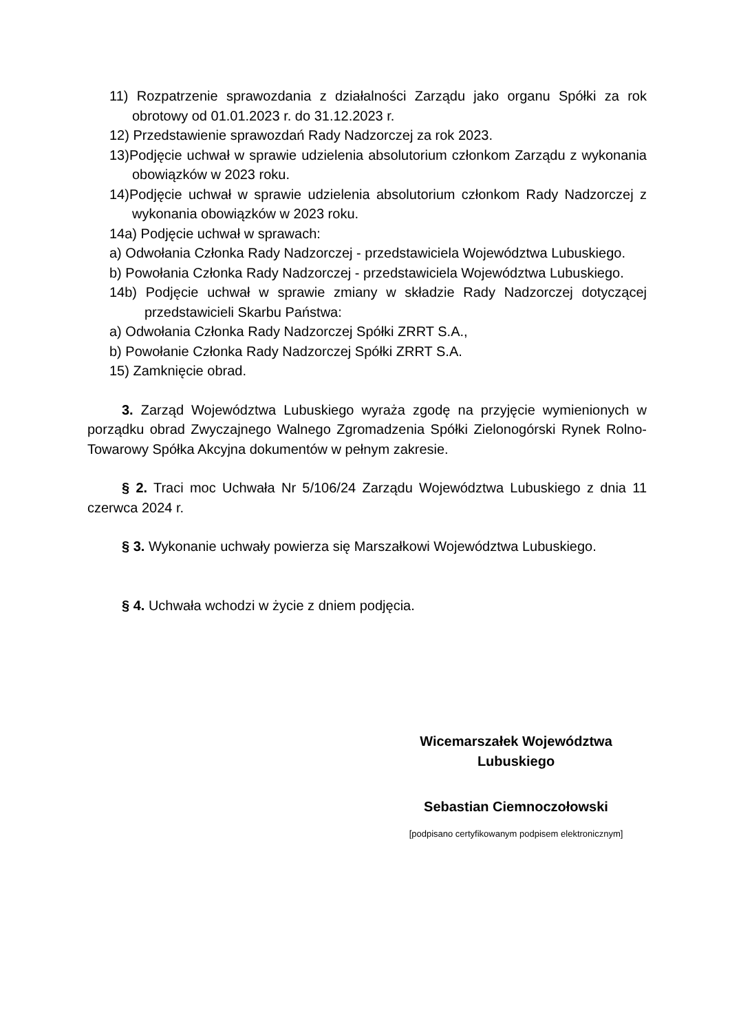11) Rozpatrzenie sprawozdania z działalności Zarządu jako organu Spółki za rok obrotowy od 01.01.2023 r. do 31.12.2023 r.
12) Przedstawienie sprawozdań Rady Nadzorczej za rok 2023.
13)Podjęcie uchwał w sprawie udzielenia absolutorium członkom Zarządu z wykonania obowiązków w 2023 roku.
14)Podjęcie uchwał w sprawie udzielenia absolutorium członkom Rady Nadzorczej z wykonania obowiązków w 2023 roku.
14a) Podjęcie uchwał w sprawach:
a) Odwołania Członka Rady Nadzorczej - przedstawiciela Województwa Lubuskiego.
b) Powołania Członka Rady Nadzorczej - przedstawiciela Województwa Lubuskiego.
14b) Podjęcie uchwał w sprawie zmiany w składzie Rady Nadzorczej dotyczącej przedstawicieli Skarbu Państwa:
a) Odwołania Członka Rady Nadzorczej Spółki ZRRT S.A.,
b) Powołanie Członka Rady Nadzorczej Spółki ZRRT S.A.
15) Zamknięcie obrad.
3. Zarząd Województwa Lubuskiego wyraża zgodę na przyjęcie wymienionych w porządku obrad Zwyczajnego Walnego Zgromadzenia Spółki Zielonogórski Rynek Rolno-Towarowy Spółka Akcyjna dokumentów w pełnym zakresie.
§ 2. Traci moc Uchwała Nr 5/106/24 Zarządu Województwa Lubuskiego z dnia 11 czerwca 2024 r.
§ 3. Wykonanie uchwały powierza się Marszałkowi Województwa Lubuskiego.
§ 4. Uchwała wchodzi w życie z dniem podjęcia.
Wicemarszałek Województwa
Lubuskiego
Sebastian Ciemnoczołowski
[podpisano certyfikowanym podpisem elektronicznym]